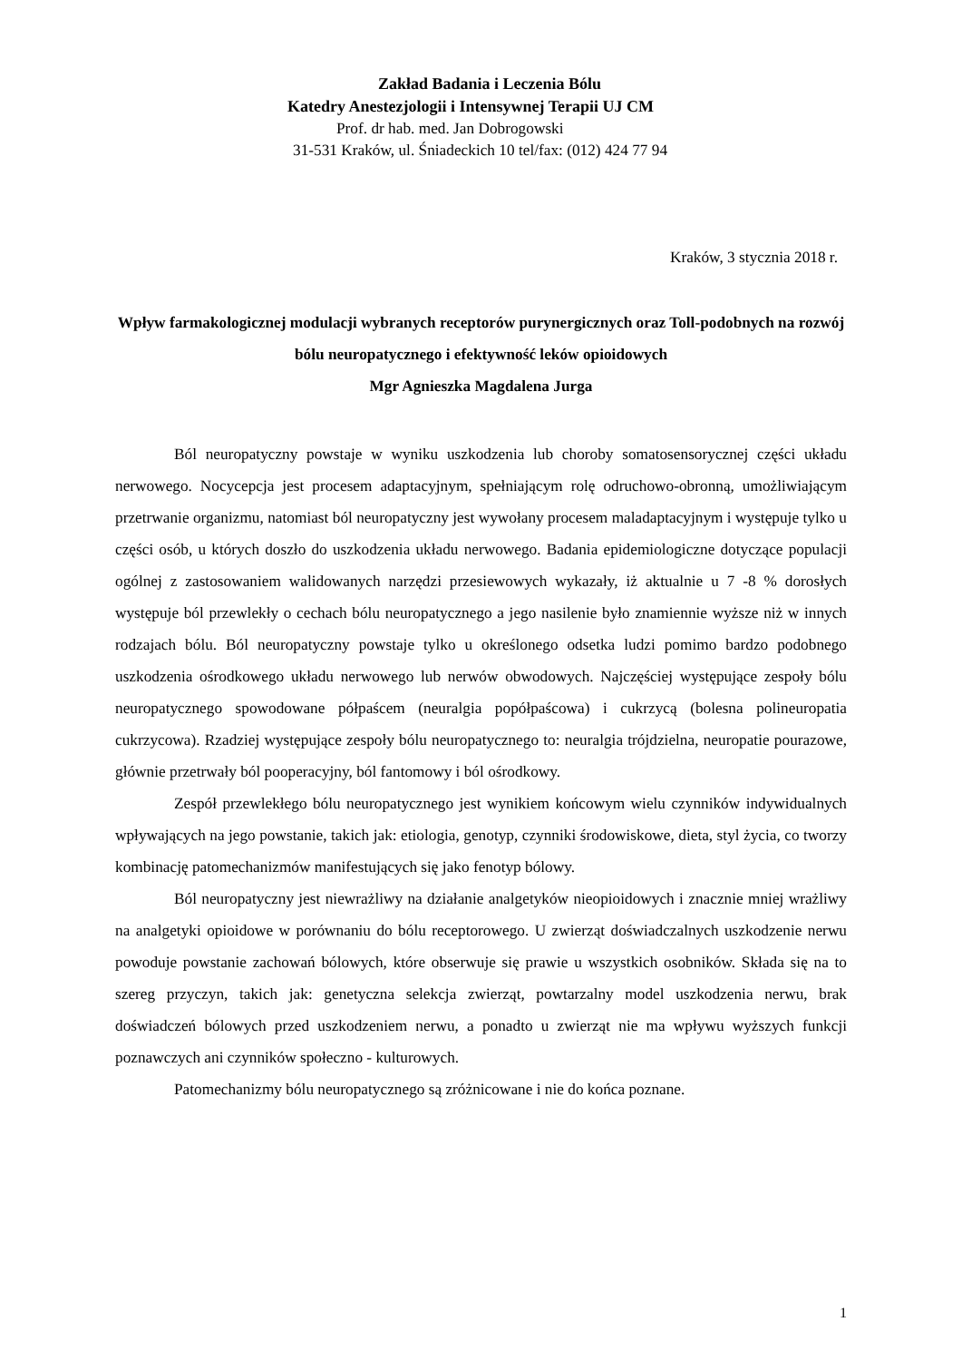Zakład Badania i Leczenia Bólu
Katedry Anestezjologii i Intensywnej Terapii UJ CM
Prof. dr hab. med. Jan Dobrogowski
31-531 Kraków, ul. Śniadeckich 10 tel/fax: (012) 424 77 94
Kraków, 3 stycznia 2018 r.
Wpływ farmakologicznej modulacji wybranych receptorów purynergicznych oraz Toll-podobnych na rozwój bólu neuropatycznego i efektywność leków opioidowych
Mgr Agnieszka Magdalena Jurga
Ból neuropatyczny powstaje w wyniku uszkodzenia lub choroby somatosensorycznej części układu nerwowego. Nocycepcja jest procesem adaptacyjnym, spełniającym rolę odruchowo-obronną, umożliwiającym przetrwanie organizmu, natomiast ból neuropatyczny jest wywołany procesem maladaptacyjnym i występuje tylko u części osób, u których doszło do uszkodzenia układu nerwowego. Badania epidemiologiczne dotyczące populacji ogólnej z zastosowaniem walidowanych narzędzi przesiewowych wykazały, iż aktualnie u 7 -8 % dorosłych występuje ból przewlekły o cechach bólu neuropatycznego a jego nasilenie było znamiennie wyższe niż w innych rodzajach bólu. Ból neuropatyczny powstaje tylko u określonego odsetka ludzi pomimo bardzo podobnego uszkodzenia ośrodkowego układu nerwowego lub nerwów obwodowych. Najczęściej występujące zespoły bólu neuropatycznego spowodowane półpaścem (neuralgia popółpaścowa) i cukrzycą (bolesna polineuropatia cukrzycowa). Rzadziej występujące zespoły bólu neuropatycznego to: neuralgia trójdzielna, neuropatie pourazowe, głównie przetrwały ból pooperacyjny, ból fantomowy i ból ośrodkowy.
Zespół przewlekłego bólu neuropatycznego jest wynikiem końcowym wielu czynników indywidualnych wpływających na jego powstanie, takich jak: etiologia, genotyp, czynniki środowiskowe, dieta, styl życia, co tworzy kombinację patomechanizmów manifestujących się jako fenotyp bólowy.
Ból neuropatyczny jest niewrażliwy na działanie analgetyków nieopioidowych i znacznie mniej wrażliwy na analgetyki opioidowe w porównaniu do bólu receptorowego. U zwierząt doświadczalnych uszkodzenie nerwu powoduje powstanie zachowań bólowych, które obserwuje się prawie u wszystkich osobników. Składa się na to szereg przyczyn, takich jak: genetyczna selekcja zwierząt, powtarzalny model uszkodzenia nerwu, brak doświadczeń bólowych przed uszkodzeniem nerwu, a ponadto u zwierząt nie ma wpływu wyższych funkcji poznawczych ani czynników społeczno - kulturowych.
Patomechanizmy bólu neuropatycznego są zróżnicowane i nie do końca poznane.
1